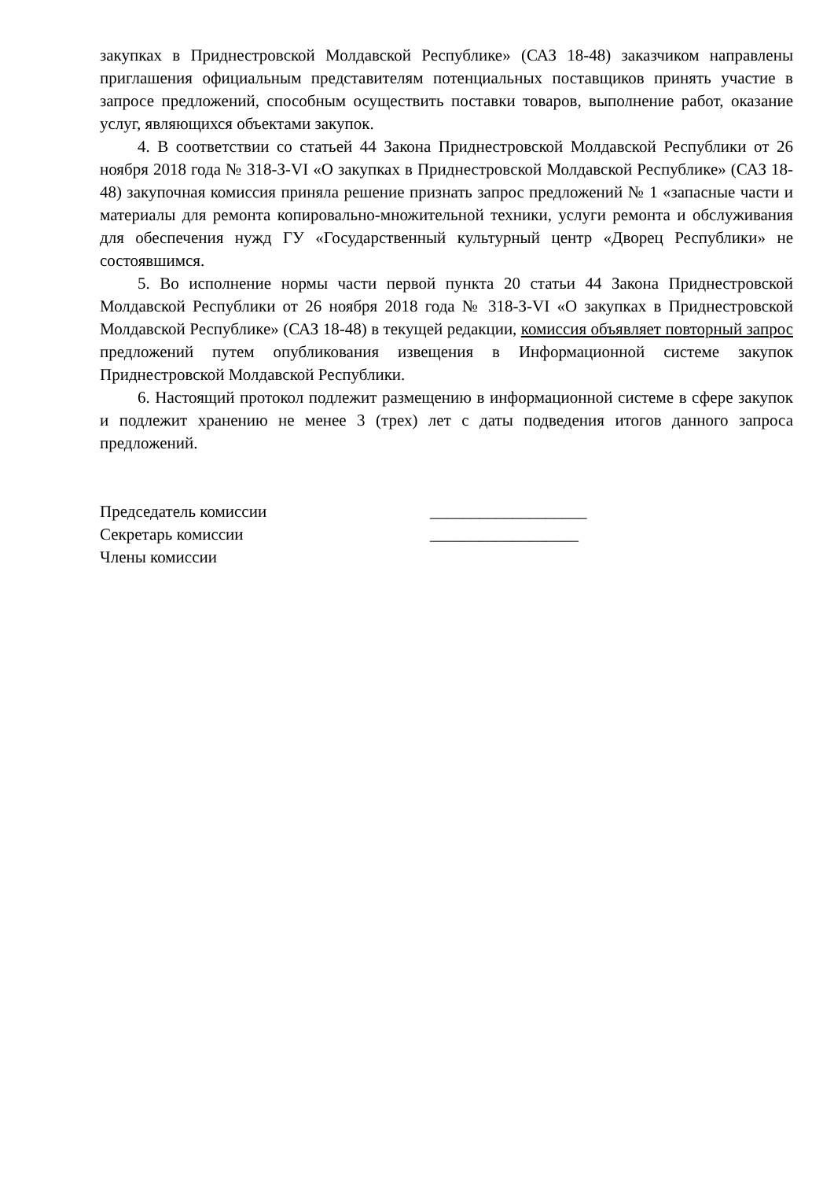закупках в Приднестровской Молдавской Республике» (САЗ 18-48) заказчиком направлены приглашения официальным представителям потенциальных поставщиков принять участие в запросе предложений, способным осуществить поставки товаров, выполнение работ, оказание услуг, являющихся объектами закупок.
4. В соответствии со статьей 44 Закона Приднестровской Молдавской Республики от 26 ноября 2018 года № 318-З-VI «О закупках в Приднестровской Молдавской Республике» (САЗ 18-48) закупочная комиссия приняла решение признать запрос предложений № 1 «запасные части и материалы для ремонта копировально-множительной техники, услуги ремонта и обслуживания для обеспечения нужд ГУ «Государственный культурный центр «Дворец Республики» не состоявшимся.
5. Во исполнение нормы части первой пункта 20 статьи 44 Закона Приднестровской Молдавской Республики от 26 ноября 2018 года № 318-З-VI «О закупках в Приднестровской Молдавской Республике» (САЗ 18-48) в текущей редакции, комиссия объявляет повторный запрос предложений путем опубликования извещения в Информационной системе закупок Приднестровской Молдавской Республики.
6. Настоящий протокол подлежит размещению в информационной системе в сфере закупок и подлежит хранению не менее 3 (трех) лет с даты подведения итогов данного запроса предложений.
Председатель комиссии ___________________
Секретарь комиссии __________________
Члены комиссии